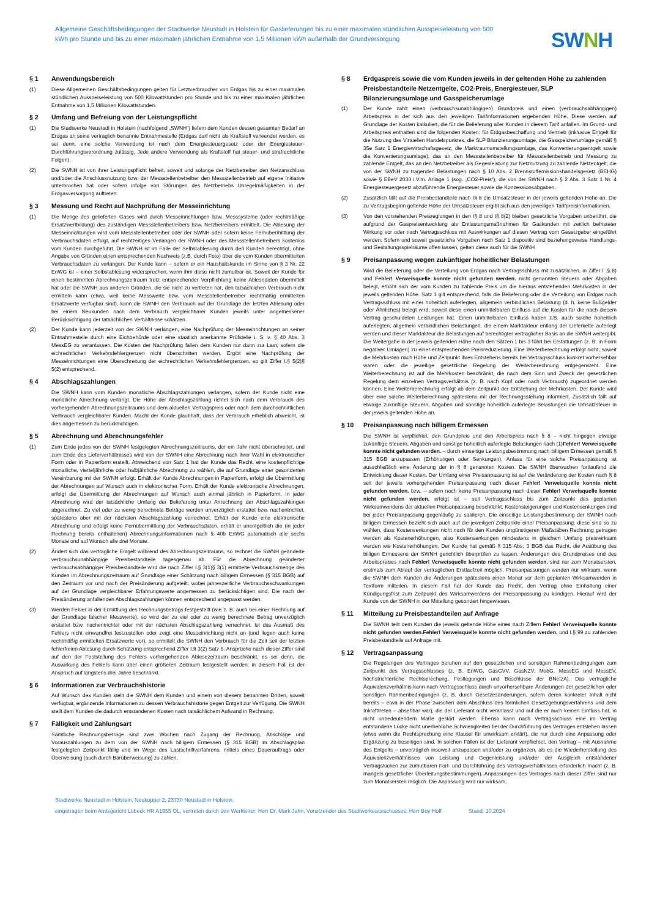Allgemeine Geschäftsbedingungen der Stadtwerke Neustadt in Holstein für Gaslieferungen bis zu einer maximalen stündlichen Ausspeiseleistung von 500 kWh pro Stunde und bis zu einer maximalen jährlichen Entnahme von 1,5 Millionen kWh außerhalb der Grundversorgung
SWNH
§ 1 Anwendungsbereich
(1) Diese Allgemeinen Geschäftsbedingungen gelten für Letztverbraucher von Erdgas bis zu einer maximalen stündlichen Ausspeiseleistung von 500 Kilowattstunden pro Stunde und bis zu einer maximalen jährlichen Entnahme von 1,5 Millionen Kilowattstunden.
§ 2 Umfang und Befreiung von der Leistungspflicht
(1) Die Stadtwerke Neustadt in Holstein (nachfolgend „SWNH“) liefern dem Kunden dessen gesamten Bedarf an Erdgas an seine vertraglich benannte Entnahmestelle (Erdgas darf nicht als Kraftstoff verwendet werden, es sei denn, eine solche Verwendung ist nach dem Energiesteuergesetz oder der Energiesteuer-Durchführungsverordnung zulässig. Jede andere Verwendung als Kraftstoff hat steuer- und strafrechtliche Folgen).
(2) Die SWNH ist von ihrer Leistungspflicht befreit, soweit und solange der Netzbetreiber den Netzanschluss und/oder die Anschlussnutzung bzw. der Messstellenbetreiber den Messstellenbetrieb auf eigene Initiative unterbrochen hat oder sofern infolge von Störungen des Netzbetriebs Unregelmäßigkeiten in der Erdgasversorgung auftreten.
§ 3 Messung und Recht auf Nachprüfung der Messeinrichtung
(1) Die Menge des gelieferten Gases wird durch Messeinrichtungen bzw. Messsysteme (oder rechtmäßige Ersatzwertbildung) des zuständigen Messstellenbetreibers bzw. Netzbetreibers ermittelt. Die Ablesung der Messeinrichtungen wird vom Messstellenbetreiber oder der SWNH oder sofern keine Fernübermittlung der Verbrauchsdaten erfolgt, auf rechtzeitiges Verlangen der SWNH oder des Messstellenbetreibers kostenlos vom Kunden durchgeführt. Die SWNH ist im Falle der Selbstablesung durch den Kunden berechtigt, ohne Angabe von Gründen einen entsprechenden Nachweis (z.B. durch Foto) über die vom Kunden übermittelten Verbrauchsdaten zu verlangen. Der Kunde kann – sofern er ein Haushaltskunde im Sinne von § 3 Nr. 22 EnWG ist – einer Selbstablesung widersprechen, wenn ihm diese nicht zumutbar ist. Soweit der Kunde für einen bestimmten Abrechnungszeitraum trotz entsprechender Verpflichtung keine Ablesedaten übermittelt hat oder die SWNH aus anderen Gründen, die sie nicht zu vertreten hat, den tatsächlichen Verbrauch nicht ermitteln kann (etwa, weil keine Messwerte bzw. vom Messstellenbetreiber rechtmäßig ermittelten Ersatzwerte verfügbar sind), kann die SWNH den Verbrauch auf der Grundlage der letzten Ablesung oder bei einem Neukunden nach dem Verbrauch vergleichbarer Kunden jeweils unter angemessener Berücksichtigung der tatsächlichen Verhältnisse schätzen.
(2) Der Kunde kann jederzeit von der SWNH verlangen, eine Nachprüfung der Messeinrichtungen an seiner Entnahmestelle durch eine Eichbehörde oder eine staatlich anerkannte Prüfstelle i. S. v. § 40 Abs. 3 MessEG zu veranlassen. Die Kosten der Nachprüfung fallen dem Kunden nur dann zur Last, sofern die eichrechtlichen Verkehrsfehlergrenzen nicht überschritten werden. Ergibt eine Nachprüfung der Messeinrichtungen eine Überschreitung der eichrechtlichen Verkehrsfehlergrenzen, so gilt Ziffer I.§ 5(2)§ 5(2) entsprechend.
§ 4 Abschlagszahlungen
Die SWNH kann vom Kunden monatliche Abschlagszahlungen verlangen, sofern der Kunde nicht eine monatliche Abrechnung verlangt. Die Höhe der Abschlagszahlung richtet sich nach dem Verbrauch des vorhergehenden Abrechnungszeitraums und dem aktuellen Vertragspreis oder nach dem durchschnittlichen Verbrauch vergleichbarer Kunden. Macht der Kunde glaubhaft, dass der Verbrauch erheblich abweicht, ist dies angemessen zu berücksichtigen.
§ 5 Abrechnung und Abrechnungsfehler
(1) Zum Ende jedes von der SWNH festgelegten Abrechnungszeitraums, der ein Jahr nicht überschreitet, und zum Ende des Lieferverhältnisses wird von der SWNH eine Abrechnung nach ihrer Wahl in elektronischer Form oder in Papierform erstellt. Abweichend von Satz 1 hat der Kunde das Recht, eine kostenpflichtige monatliche, vierteljährliche oder halbjährliche Abrechnung zu wählen, die auf Grundlage einer gesonderten Vereinbarung mit der SWNH erfolgt. Erhält der Kunde Abrechnungen in Papierform, erfolgt die Übermittlung der Abrechnungen auf Wunsch auch in elektronischer Form. Erhält der Kunde elektronische Abrechnungen, erfolgt die Übermittlung der Abrechnungen auf Wunsch auch einmal jährlich in Papierform. In jeder Abrechnung wird der tatsächliche Umfang der Belieferung unter Anrechnung der Abschlagszahlungen abgerechnet. Zu viel oder zu wenig berechnete Beträge werden unverzüglich erstattet bzw. nachentrichtet, spätestens aber mit der nächsten Abschlagszahlung verrechnet. Erhält der Kunde eine elektronische Abrechnung und erfolgt keine Fernübermittlung der Verbrauchsdaten, erhält er unentgeltlich die (in jeder Rechnung bereits enthaltenen) Abrechnungsinformationen nach § 40b EnWG automatisch alle sechs Monate und auf Wunsch alle drei Monate.
(2) Ändert sich das vertragliche Entgelt während des Abrechnungszeitraums, so rechnet die SWNH geänderte verbrauchsunabhängige Preisbestandteile tagesgenau ab. Für die Abrechnung geänderter verbrauchsabhängiger Preisbestandteile wird die nach Ziffer I.§ 3(1)§ 3(1) ermittelte Verbrauchsmenge des Kunden im Abrechnungszeitraum auf Grundlage einer Schätzung nach billigem Ermessen (§ 315 BGB) auf den Zeitraum vor und nach der Preisänderung aufgeteilt, wobei jahreszeitliche Verbrauchsschwankungen auf der Grundlage vergleichbarer Erfahrungswerte angemessen zu berücksichtigen sind. Die nach der Preisänderung anfallenden Abschlagszahlungen können entsprechend angepasst werden.
(3) Werden Fehler in der Ermittlung des Rechnungsbetrags festgestellt (wie z. B. auch bei einer Rechnung auf der Grundlage falscher Messwerte), so wird der zu viel oder zu wenig berechnete Betrag unverzüglich erstattet bzw. nachentrichtet oder mit der nächsten Abschlagszahlung verrechnet. Ist das Ausmaß des Fehlers nicht einwandfrei festzustellen oder zeigt eine Messeinrichtung nicht an (und liegen auch keine rechtmäßig ermittelten Ersatzwerte vor), so ermittelt die SWNH den Verbrauch für die Zeit seit der letzten fehlerfreien Ablesung durch Schätzung entsprechend Ziffer I.§ 3(2) Satz 6. Ansprüche nach dieser Ziffer sind auf den der Feststellung des Fehlers vorhergehenden Ablesezeitraum beschränkt, es sei denn, die Auswirkung des Fehlers kann über einen größeren Zeitraum festgestellt werden; in diesem Fall ist der Anspruch auf längstens drei Jahre beschränkt.
§ 6 Informationen zur Verbrauchshistorie
Auf Wunsch des Kunden stellt die SWNH dem Kunden und einem von diesem benannten Dritten, soweit verfügbar, ergänzende Informationen zu dessen Verbrauchshistorie gegen Entgelt zur Verfügung. Die SWNH stellt dem Kunden die dadurch entstandenen Kosten nach tatsächlichem Aufwand in Rechnung.
§ 7 Fälligkeit und Zahlungsart
Sämtliche Rechnungsbeträge sind zwei Wochen nach Zugang der Rechnung, Abschläge und Vorauszahlungen zu dem von der SWNH nach billigem Ermessen (§ 315 BGB) im Abschlagsplan festgelegten Zeitpunkt fällig und im Wege des Lastschriftverfahrens, mittels eines Dauerauftrags oder Überweisung (auch durch Barüberweisung) zu zahlen.
§ 8 Erdgaspreis sowie die vom Kunden jeweils in der geltenden Höhe zu zahlenden Preisbestandteile Netzentgelte, CO2-Preis, Energiesteuer, SLP Bilanzierungsumlage und Gasspeicherumlage
(1) Der Kunde zahlt einen (verbrauchsunabhängigen) Grundpreis und einen (verbrauchsabhängigen) Arbeitspreis in der sich aus den jeweiligen Tarifinformationen ergebenden Höhe. Diese werden auf Grundlage der Kosten kalkuliert, die für die Belieferung aller Kunden in diesem Tarif anfallen. Im Grund- und Arbeitspreis enthalten sind die folgenden Kosten: für Erdgasbeschaffung und Vertrieb (inklusive Entgelt für die Nutzung des Virtuellen Handelspunktes, die SLP Bilanzierungsumlage, die Gasspeicherumlage gemäß § 35e Satz 1 Energiewirtschaftsgesetz, die Marktraumumstellungsumlage, das Konvertierungsentgelt sowie die Konvertierungsumlage), das an den Messstellenbetreiber für Messstellenbetrieb und Messung zu zahlende Entgelt, das an den Netzbetreiber als Gegenleistung zur Netznutzung zu zahlende Netzentgelt, die von der SWNH zu tragenden Belastungen nach § 10 Abs. 2 Brennstoffemissionshandelsgesetz (BEHG) sowie § EBeV 2030 i.V.m. Anlage 1 (sog. „CO2-Preis“), die von der SWNH nach § 2 Abs. 3 Satz 1 Nr. 4 Energiesteuergesetz abzuführende Energiesteuer sowie die Konzessionsabgaben.
(2) Zusätzlich fällt auf die Preisbestandteile nach I§ 8 die Umsatzsteuer in der jeweils geltenden Höhe an. Die zu Vertragsbeginn geltende Höhe der Umsatzsteuer ergibt sich aus den jeweiligen Tarifpreisinformationen.
(3) Von den vorstehenden Preisreglungen in den I§ 8 und I§ 8(2) bleiben gesetzliche Vorgaben unberührt, die aufgrund der Gaspreisentwicklung als Entlastungsmaßnahmen für Gaskunden mit zeitlich befristeter Wirkung vor oder nach Vertragsschluss mit Auswirkungen auf diesen Vertrag vom Gesetzgeber eingeführt werden. Sofern und soweit gesetzliche Vorgaben nach Satz 1 dispositiv sind beziehungsweise Handlungs- und Gestaltungsspielräume offen lassen, gelten diese auch für die SWNH
§ 9 Preisanpassung wegen zukünftiger hoheitlicher Belastungen
Wird die Belieferung oder die Verteilung von Erdgas nach Vertragsschluss mit zusätzlichen, in Ziffer I .§ 8) und Fehler! Verweisquelle konnte nicht gefunden werden. nicht genannten Steuern oder Abgaben belegt, erhöht sich der vom Kunden zu zahlende Preis um die hieraus entstehenden Mehrkosten in der jeweils geltenden Höhe. Satz 1 gilt entsprechend, falls die Belieferung oder die Verteilung von Erdgas nach Vertragsschluss mit einer hoheitlich auferlegten, allgemein verbindlichen Belastung (d. h. keine Bußgelder oder Ähnliches) belegt wird, soweit diese einen unmittelbaren Einfluss auf die Kosten für die nach diesem Vertrag geschuldeten Leistungen hat. Einen unmittelbaren Einfluss haben z.B. auch solche hoheitlich auferlegten, allgemein verbindlichen Belastungen, die einem Marktakteur entlang der Lieferkette auferlegt werden und dieser Marktakteur die Belastungen auf berechtigter vertraglicher Basis an die SWNH weitergibt. Die Weitergabe in der jeweils geltenden Höhe nach den Sätzen 1 bis 3 führt bei Erstattungen (z. B. in Form negativer Umlagen) zu einer entsprechenden Preisreduzierung. Eine Weiterberechnung erfolgt nicht, soweit die Mehrkosten nach Höhe und Zeitpunkt ihres Entstehens bereits bei Vertragsschluss konkret vorhersehbar waren oder die jeweilige gesetzliche Regelung der Weiterberechnung entgegensteht. Eine Weiterberechnung ist auf die Mehrkosten beschränkt, die nach dem Sinn und Zweck der gesetzlichen Regelung dem einzelnen Vertragsverhältnis (z. B. nach Kopf oder nach Verbrauch) zugeordnet werden können. Eine Weiterberechnung erfolgt ab dem Zeitpunkt der Entstehung der Mehrkosten. Der Kunde wird über eine solche Weiterberechnung spätestens mit der Rechnungsstellung informiert. Zusätzlich fällt auf etwaige zukünftige Steuern, Abgaben und sonstige hoheitlich auferlegte Belastungen die Umsatzsteuer in der jeweils geltenden Höhe an.
§ 10 Preisanpassung nach billigem Ermessen
Die SWNH ist verpflichtet, den Grundpreis und den Arbeitspreis nach § 8 – nicht hingegen etwaige zukünftige Steuern, Abgaben und sonstige hoheitlich auferlegte Belastungen nach (1)Fehler! Verweisquelle konnte nicht gefunden werden. – durch einseitige Leistungsbestimmung nach billigem Ermessen gemäß § 315 BGB anzupassen (Erhöhungen oder Senkungen). Anlass für eine solche Preisanpassung ist ausschließlich eine Änderung der in § 8 genannten Kosten. Die SWNH überwachen fortlaufend die Entwicklung dieser Kosten. Der Umfang einer Preisanpassung ist auf die Veränderung der Kosten nach § 8 seit der jeweils vorhergehenden Preisanpassung nach dieser Fehler! Verweisquelle konnte nicht gefunden werden. bzw. – sofern noch keine Preisanpassung nach dieser Fehler! Verweisquelle konnte nicht gefunden werden. erfolgt ist – seit Vertragsschluss bis zum Zeitpunkt des geplanten Wirksamwerdens der aktuellen Preisanpassung beschränkt. Kostensteigerungen und Kostensenkungen sind bei jeder Preisanpassung gegenläufig zu saldieren. Die einseitige Leistungsbestimmung der SWNH nach billigem Ermessen bezieht sich auch auf die jeweiligen Zeitpunkte einer Preisanpassung; diese sind so zu wählen, dass Kostensenkungen nicht nach für den Kunden ungünstigeren Maßstäben Rechnung getragen werden als Kostenerhöhungen, also Kostensenkungen mindestens in gleichem Umfang preiswirksam werden wie Kostenerhöhungen. Der Kunde hat gemäß § 315 Abs. 3 BGB das Recht, die Ausübung des billigen Ermessens der SWNH gerichtlich überprüfen zu lassen. Änderungen des Grundpreises und des Arbeitspreises nach Fehler! Verweisquelle konnte nicht gefunden werden. sind nur zum Monatsersten, erstmals zum Ablauf der vertraglichen Erstlaufzeit möglich. Preisanpassungen werden nur wirksam, wenn die SWNH dem Kunden die Änderungen spätestens einen Monat vor dem geplanten Wirksamwerden in Textform mitteilen. In diesem Fall hat der Kunde das Recht, den Vertrag ohne Einhaltung einer Kündigungsfrist zum Zeitpunkt des Wirksamwerdens der Preisanpassung zu kündigen. Hierauf wird der Kunde von der SWNH in der Mitteilung gesondert hingewiesen.
§ 11 Mitteilung zu Preisbestandteilen auf Anfrage
Die SWNH teilt dem Kunden die jeweils geltende Höhe eines nach Ziffern Fehler! Verweisquelle konnte nicht gefunden werden.Fehler! Verweisquelle konnte nicht gefunden werden. und I.§ 99 zu zahlenden Preisbestandteils auf Anfrage mit.
§ 12 Vertragsanpassung
Die Regelungen des Vertrages beruhen auf den gesetzlichen und sonstigen Rahmenbedingungen zum Zeitpunkt des Vertragsschlusses (z. B. EnWG, GasGVV, GasNZV, MsbG, MessEG und MessEV, höchstrichterliche Rechtsprechung, Festlegungen und Beschlüsse der BNetzA). Das vertragliche Äquivalenzverhältnis kann nach Vertragsschluss durch unvorhersehbare Änderungen der gesetzlichen oder sonstigen Rahmenbedingungen (z. B. durch Gesetzesänderungen, sofern deren konkreter Inhalt nicht bereits – etwa in der Phase zwischen dem Abschluss des förmlichen Gesetzgebungsverfahrens und dem Inkrafttreten – absehbar war), die der Lieferant nicht veranlasst und auf die er auch keinen Einfluss hat, in nicht unbedeutendem Maße gestört werden. Ebenso kann nach Vertragsschluss eine im Vertrag entstandene Lücke nicht unerhebliche Schwierigkeiten bei der Durchführung des Vertrages entstehen lassen (etwa wenn die Rechtsprechung eine Klausel für unwirksam erklärt), die nur durch eine Anpassung oder Ergänzung zu beseitigen sind. In solchen Fällen ist der Lieferant verpflichtet, den Vertrag – mit Ausnahme des Entgelts – unverzüglich insoweit anzupassen und/oder zu ergänzen, als es die Wiederherstellung des Äquivalenzverhältnisses von Leistung und Gegenleistung und/oder der Ausgleich entstandener Vertragslücken zur zumutbaren Fort- und Durchführung des Vertragsverhältnisses erforderlich macht (z. B. mangels gesetzlicher Überleitungsbestimmungen). Anpassungen des Vertrages nach dieser Ziffer sind nur zum Monatsersten möglich. Die Anpassung wird nur wirksam,
Stadtwerke Neustadt in Holstein, Neukoppel 2, 23730 Neustadt in Holstein,
eingetragen beim Amtsgericht Lübeck HR A1955 OL, vertreten durch den Werkleiter: Herr Dr. Mark Jahn, Vorsitzender des Stadtwerkeausschusses: Herr Boy Hoff Stand: 10.2024